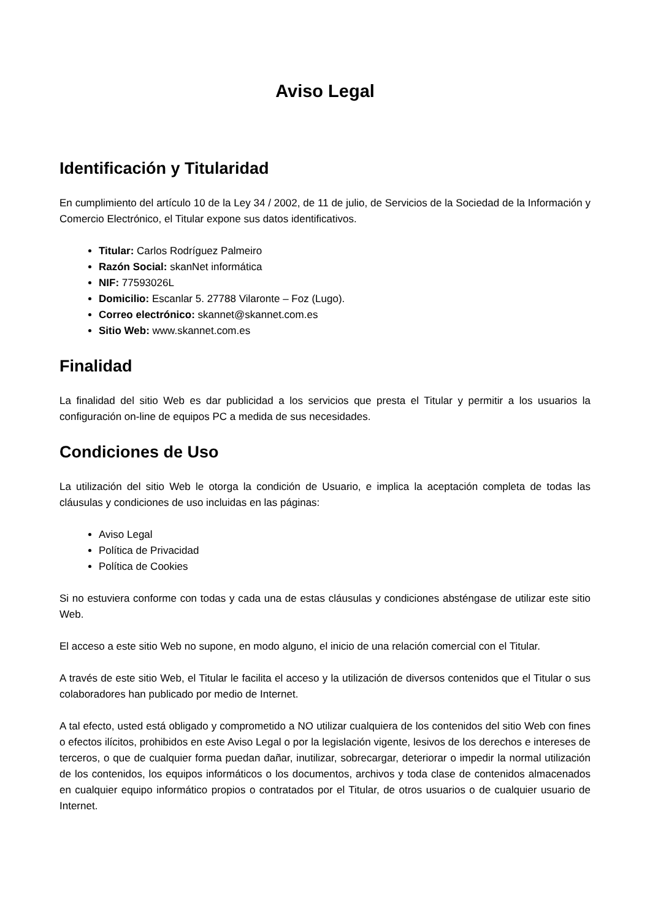Aviso Legal
Identificación y Titularidad
En cumplimiento del artículo 10 de la Ley 34 / 2002, de 11 de julio, de Servicios de la Sociedad de la Información y Comercio Electrónico, el Titular expone sus datos identificativos.
Titular: Carlos Rodríguez Palmeiro
Razón Social: skanNet informática
NIF: 77593026L
Domicilio: Escanlar 5. 27788 Vilaronte – Foz (Lugo).
Correo electrónico: skannet@skannet.com.es
Sitio Web: www.skannet.com.es
Finalidad
La finalidad del sitio Web es dar publicidad a los servicios que presta el Titular y permitir a los usuarios la configuración on-line de equipos PC a medida de sus necesidades.
Condiciones de Uso
La utilización del sitio Web le otorga la condición de Usuario, e implica la aceptación completa de todas las cláusulas y condiciones de uso incluidas en las páginas:
Aviso Legal
Política de Privacidad
Política de Cookies
Si no estuviera conforme con todas y cada una de estas cláusulas y condiciones absténgase de utilizar este sitio Web.
El acceso a este sitio Web no supone, en modo alguno, el inicio de una relación comercial con el Titular.
A través de este sitio Web, el Titular le facilita el acceso y la utilización de diversos contenidos que el Titular o sus colaboradores han publicado por medio de Internet.
A tal efecto, usted está obligado y comprometido a NO utilizar cualquiera de los contenidos del sitio Web con fines o efectos ilícitos, prohibidos en este Aviso Legal o por la legislación vigente, lesivos de los derechos e intereses de terceros, o que de cualquier forma puedan dañar, inutilizar, sobrecargar, deteriorar o impedir la normal utilización de los contenidos, los equipos informáticos o los documentos, archivos y toda clase de contenidos almacenados en cualquier equipo informático propios o contratados por el Titular, de otros usuarios o de cualquier usuario de Internet.